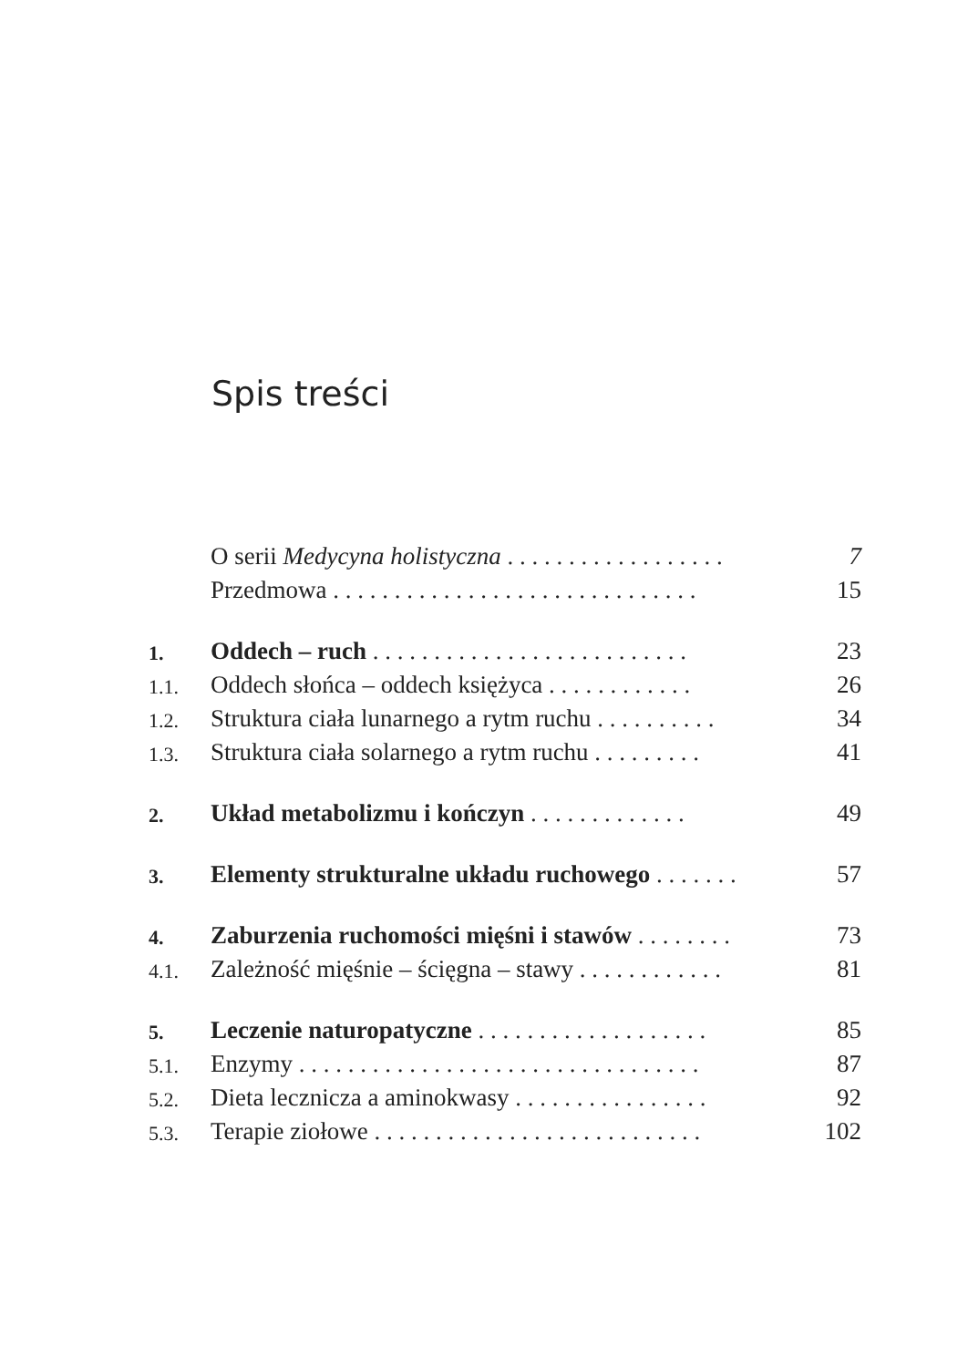Spis treści
| | O serii Medycyna holistyczna . . . . . . . . . . . . . . . . . . | 7 |
| | Przedmowa . . . . . . . . . . . . . . . . . . . . . . . . . . . . . . | 15 |
| 1. | Oddech – ruch . . . . . . . . . . . . . . . . . . . . . . . . . . | 23 |
| 1.1. | Oddech słońca – oddech księżyca . . . . . . . . . . . . | 26 |
| 1.2. | Struktura ciała lunarnego a rytm ruchu . . . . . . . . . . | 34 |
| 1.3. | Struktura ciała solarnego a rytm ruchu . . . . . . . . . | 41 |
| 2. | Układ metabolizmu i kończyn . . . . . . . . . . . . . | 49 |
| 3. | Elementy strukturalne układu ruchowego . . . . . . . | 57 |
| 4. | Zaburzenia ruchomości mięśni i stawów . . . . . . . . | 73 |
| 4.1. | Zależność mięśnie – ścięgna – stawy . . . . . . . . . . . . | 81 |
| 5. | Leczenie naturopatyczne . . . . . . . . . . . . . . . . . . . | 85 |
| 5.1. | Enzymy . . . . . . . . . . . . . . . . . . . . . . . . . . . . . . . . . | 87 |
| 5.2. | Dieta lecznicza a aminokwasy . . . . . . . . . . . . . . . . | 92 |
| 5.3. | Terapie ziołowe . . . . . . . . . . . . . . . . . . . . . . . . . . . | 102 |